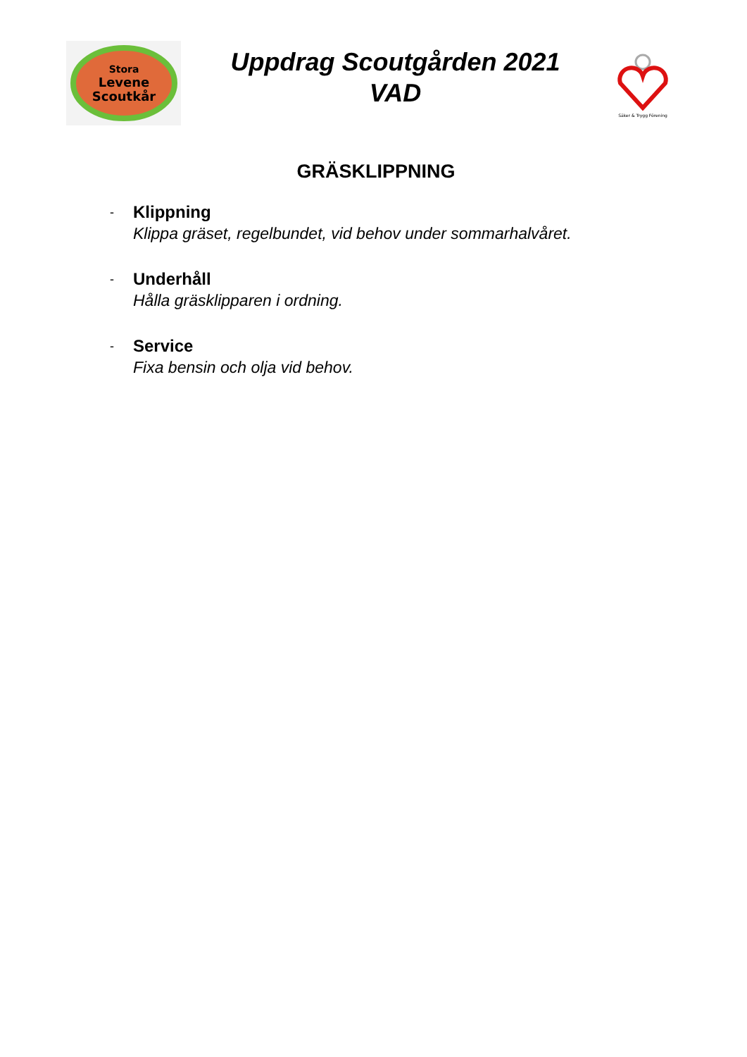Stora
Levene
Scoutkår
Uppdrag Scoutgården 2021
VAD
Säker & Trygg Förening
GRÄSKLIPPNING
-
Klippning
Klippa gräset, regelbundet, vid behov under sommarhalvåret.
-
Underhåll
Hålla gräsklipparen i ordning.
-
Service
Fixa bensin och olja vid behov.